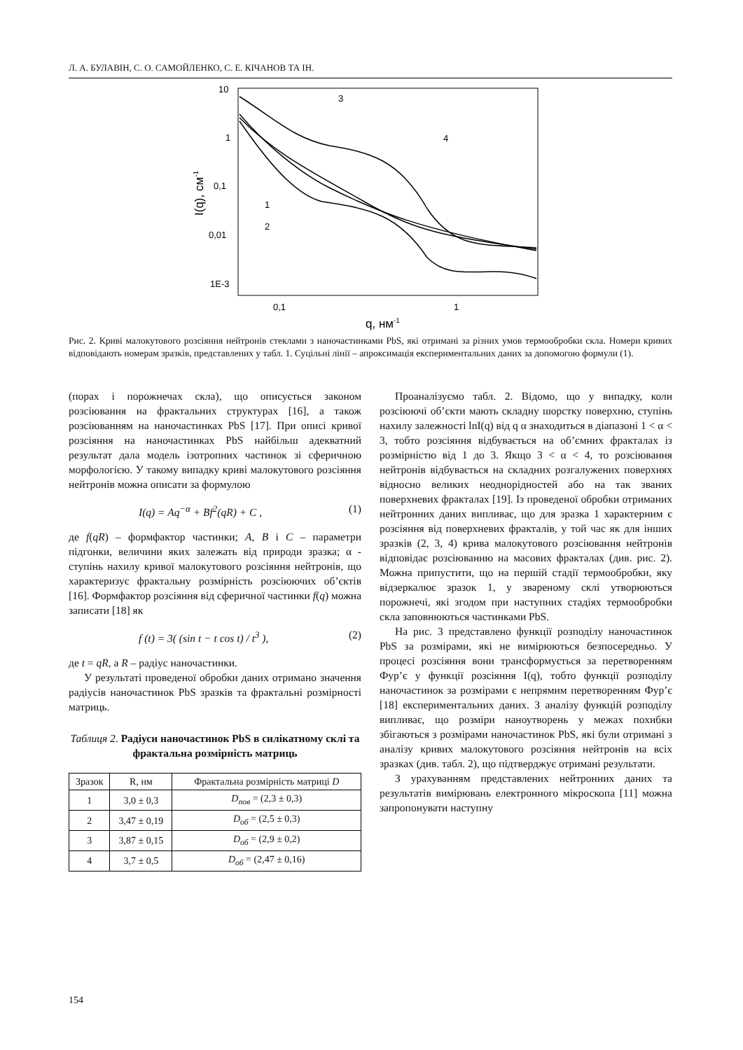Л. А. БУЛАВІН, С. О. САМОЙЛЕНКО, С. Е. КІЧАНОВ ТА ІН.
10
1
0,1
0,01
1E-3
0,1
1
q, нм-1
I(q), см-1
3
4
1
2
Рис. 2. Криві малокутового розсіяння нейтронів стеклами з наночастинками PbS, які отримані за різних умов термообробки скла. Номери кривих відповідають номерам зразків, представлених у табл. 1. Суцільні лінії – апроксимація експериментальних даних за допомогою формули (1).
(порах і порожнечах скла), що описується законом розсіювання на фрактальних структурах [16], а також розсіюванням на наночастинках PbS [17]. При описі кривої розсіяння на наночастинках PbS найбільш адекватний результат дала модель ізотропних частинок зі сферичною морфологією. У такому випадку криві малокутового розсіяння нейтронів можна описати за формулою
I(q) = Aq<sup>−α</sup> + Bf<sup>2</sup>(qR) + C , (1)
де f(qR) – формфактор частинки; A, B і C – параметри підгонки, величини яких залежать від природи зразка; α - ступінь нахилу кривої малокутового розсіяння нейтронів, що характеризує фрактальну розмірність розсіюючих об’єктів [16]. Формфактор розсіяння від сферичної частинки f(q) можна записати [18] як
f (t) = 3( (sin t − t cos t) / t<sup>3</sup> ), (2)
де t = qR, а R – радіус наночастинки.
У результаті проведеної обробки даних отримано значення радіусів наночастинок PbS зразків та фрактальні розмірності матриць.
Таблиця 2. Радіуси наночастинок PbS в силікатному склі та фрактальна розмірність матриць
| Зразок | R, нм | Фрактальна розмірність матриці D |
| --- | --- | --- |
| 1 | 3,0 ± 0,3 | D<sub>пов</sub> = (2,3 ± 0,3) |
| 2 | 3,47 ± 0,19 | D<sub>об</sub> = (2,5 ± 0,3) |
| 3 | 3,87 ± 0,15 | D<sub>об</sub> = (2,9 ± 0,2) |
| 4 | 3,7 ± 0,5 | D<sub>об</sub> = (2,47 ± 0,16) |
Проаналізуємо табл. 2. Відомо, що у випадку, коли розсіюючі об’єкти мають складну шорстку поверхню, ступінь нахилу залежності lnI(q) від q α знаходиться в діапазоні 1 < α < 3, тобто розсіяння відбувається на об’ємних фракталах із розмірністю від 1 до 3. Якщо 3 < α < 4, то розсіювання нейтронів відбувається на складних розгалужених поверхнях відносно великих неоднорідностей або на так званих поверхневих фракталах [19]. Із проведеної обробки отриманих нейтронних даних випливає, що для зразка 1 характерним є розсіяння від поверхневих фракталів, у той час як для інших зразків (2, 3, 4) крива малокутового розсіювання нейтронів відповідає розсіюванню на масових фракталах (див. рис. 2). Можна припустити, що на першій стадії термообробки, яку відзеркалює зразок 1, у звареному склі утворюються порожнечі, які згодом при наступних стадіях термообробки скла заповнюються частинками PbS.
На рис. 3 представлено функції розподілу наночастинок PbS за розмірами, які не вимірюються безпосередньо. У процесі розсіяння вони трансформується за перетворенням Фур’є у функції розсіяння I(q), тобто функції розподілу наночастинок за розмірами є непрямим перетворенням Фур’є [18] експериментальних даних. З аналізу функцій розподілу випливає, що розміри наноутворень у межах похибки збігаються з розмірами наночастинок PbS, які були отримані з аналізу кривих малокутового розсіяння нейтронів на всіх зразках (див. табл. 2), що підтверджує отримані результати.
З урахуванням представлених нейтронних даних та результатів вимірювань електронного мікроскопа [11] можна запропонувати наступну
154